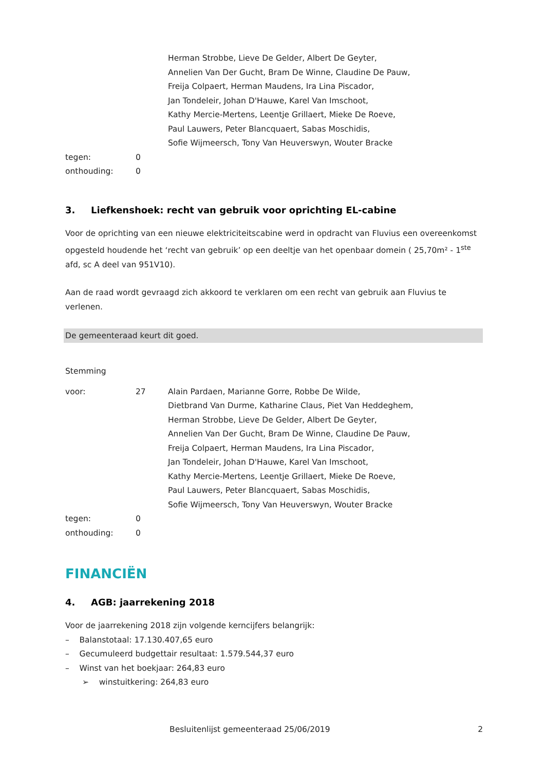Herman Strobbe, Lieve De Gelder, Albert De Geyter,
Annelien Van Der Gucht, Bram De Winne, Claudine De Pauw,
Freija Colpaert, Herman Maudens, Ira Lina Piscador,
Jan Tondeleir, Johan D'Hauwe, Karel Van Imschoot,
Kathy Mercie-Mertens, Leentje Grillaert, Mieke De Roeve,
Paul Lauwers, Peter Blancquaert, Sabas Moschidis,
Sofie Wijmeersch, Tony Van Heuverswyn, Wouter Bracke
tegen: 0
onthouding: 0
3. Liefkenshoek: recht van gebruik voor oprichting EL-cabine
Voor de oprichting van een nieuwe elektriciteitscabine werd in opdracht van Fluvius een overeenkomst opgesteld houdende het ‘recht van gebruik’ op een deeltje van het openbaar domein ( 25,70m² - 1<sup>ste</sup> afd, sc A deel van 951V10).
Aan de raad wordt gevraagd zich akkoord te verklaren om een recht van gebruik aan Fluvius te verlenen.
De gemeenteraad keurt dit goed.
Stemming
voor: 27 Alain Pardaen, Marianne Gorre, Robbe De Wilde,
Dietbrand Van Durme, Katharine Claus, Piet Van Heddeghem,
Herman Strobbe, Lieve De Gelder, Albert De Geyter,
Annelien Van Der Gucht, Bram De Winne, Claudine De Pauw,
Freija Colpaert, Herman Maudens, Ira Lina Piscador,
Jan Tondeleir, Johan D'Hauwe, Karel Van Imschoot,
Kathy Mercie-Mertens, Leentje Grillaert, Mieke De Roeve,
Paul Lauwers, Peter Blancquaert, Sabas Moschidis,
Sofie Wijmeersch, Tony Van Heuverswyn, Wouter Bracke
tegen: 0
onthouding: 0
FINANCIËN
4. AGB: jaarrekening 2018
Voor de jaarrekening 2018 zijn volgende kerncijfers belangrijk:
– Balanstotaal: 17.130.407,65 euro
– Gecumuleerd budgettair resultaat: 1.579.544,37 euro
– Winst van het boekjaar: 264,83 euro
➢ winstuitkering: 264,83 euro
Besluitenlijst gemeenteraad 25/06/2019 2